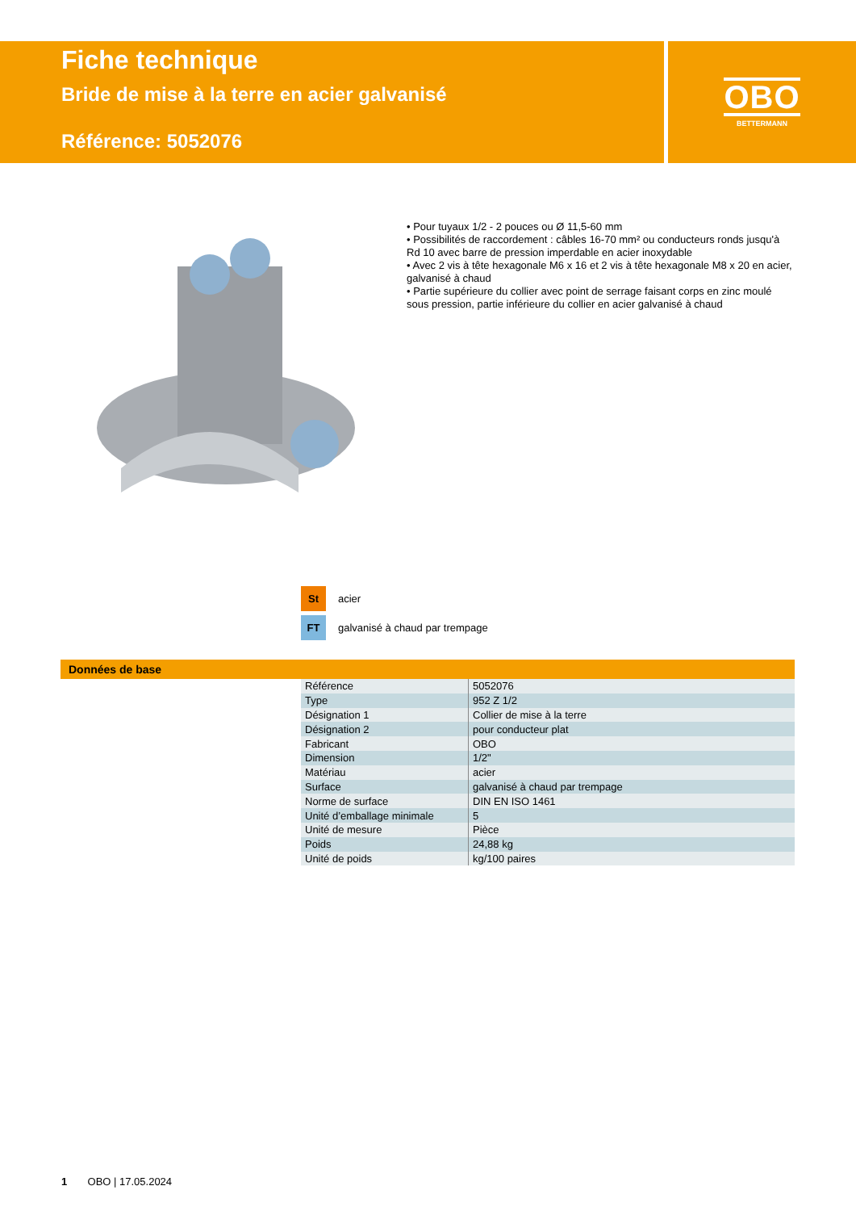Fiche technique
Bride de mise à la terre en acier galvanisé
Référence: 5052076
OBO
BETTERMANN
• Pour tuyaux 1/2 - 2 pouces ou Ø 11,5-60 mm
• Possibilités de raccordement : câbles 16-70 mm² ou conducteurs ronds jusqu'à Rd 10 avec barre de pression imperdable en acier inoxydable
• Avec 2 vis à tête hexagonale M6 x 16 et 2 vis à tête hexagonale M8 x 20 en acier, galvanisé à chaud
• Partie supérieure du collier avec point de serrage faisant corps en zinc moulé sous pression, partie inférieure du collier en acier galvanisé à chaud
St acier
FT galvanisé à chaud par trempage
Données de base
| Référence | 5052076 |
| Type | 952 Z 1/2 |
| Désignation 1 | Collier de mise à la terre |
| Désignation 2 | pour conducteur plat |
| Fabricant | OBO |
| Dimension | 1/2" |
| Matériau | acier |
| Surface | galvanisé à chaud par trempage |
| Norme de surface | DIN EN ISO 1461 |
| Unité d’emballage minimale | 5 |
| Unité de mesure | Pièce |
| Poids | 24,88 kg |
| Unité de poids | kg/100 paires |
1 OBO | 17.05.2024